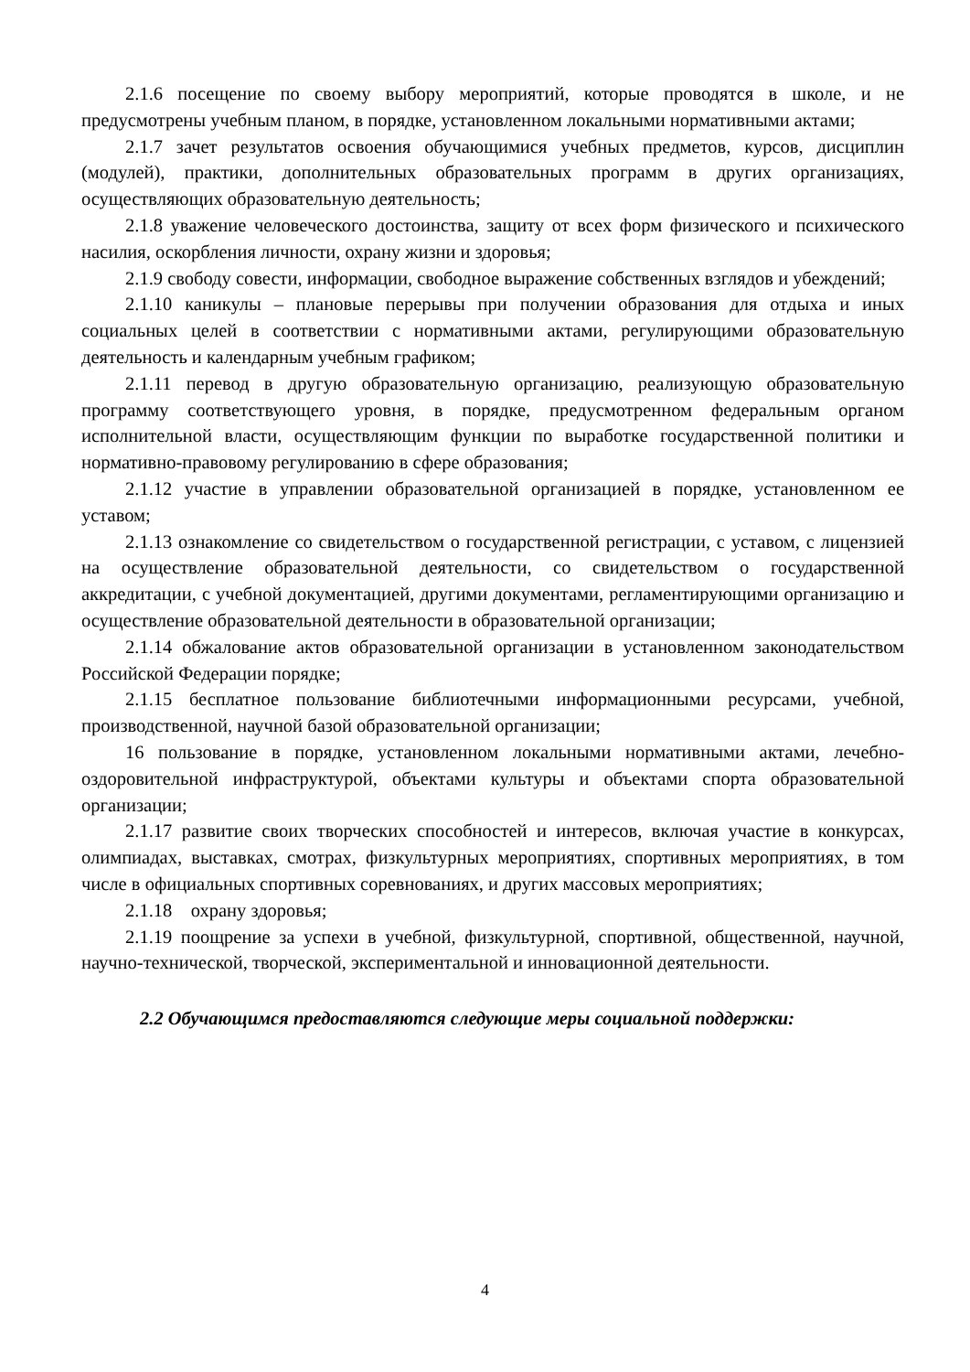2.1.6 посещение по своему выбору мероприятий, которые проводятся в школе, и не предусмотрены учебным планом, в порядке, установленном локальными нормативными актами;
2.1.7 зачет результатов освоения обучающимися учебных предметов, курсов, дисциплин (модулей), практики, дополнительных образовательных программ в других организациях, осуществляющих образовательную деятельность;
2.1.8 уважение человеческого достоинства, защиту от всех форм физического и психического насилия, оскорбления личности, охрану жизни и здоровья;
2.1.9 свободу совести, информации, свободное выражение собственных взглядов и убеждений;
2.1.10 каникулы – плановые перерывы при получении образования для отдыха и иных социальных целей в соответствии с нормативными актами, регулирующими образовательную деятельность и календарным учебным графиком;
2.1.11 перевод в другую образовательную организацию, реализующую образовательную программу соответствующего уровня, в порядке, предусмотренном федеральным органом исполнительной власти, осуществляющим функции по выработке государственной политики и нормативно-правовому регулированию в сфере образования;
2.1.12 участие в управлении образовательной организацией в порядке, установленном ее уставом;
2.1.13 ознакомление со свидетельством о государственной регистрации, с уставом, с лицензией на осуществление образовательной деятельности, со свидетельством о государственной аккредитации, с учебной документацией, другими документами, регламентирующими организацию и осуществление образовательной деятельности в образовательной организации;
2.1.14 обжалование актов образовательной организации в установленном законодательством Российской Федерации порядке;
2.1.15 бесплатное пользование библиотечными информационными ресурсами, учебной, производственной, научной базой образовательной организации;
16 пользование в порядке, установленном локальными нормативными актами, лечебно-оздоровительной инфраструктурой, объектами культуры и объектами спорта образовательной организации;
2.1.17 развитие своих творческих способностей и интересов, включая участие в конкурсах, олимпиадах, выставках, смотрах, физкультурных мероприятиях, спортивных мероприятиях, в том числе в официальных спортивных соревнованиях, и других массовых мероприятиях;
2.1.18 охрану здоровья;
2.1.19 поощрение за успехи в учебной, физкультурной, спортивной, общественной, научной, научно-технической, творческой, экспериментальной и инновационной деятельности.
2.2 Обучающимся предоставляются следующие меры социальной поддержки:
4